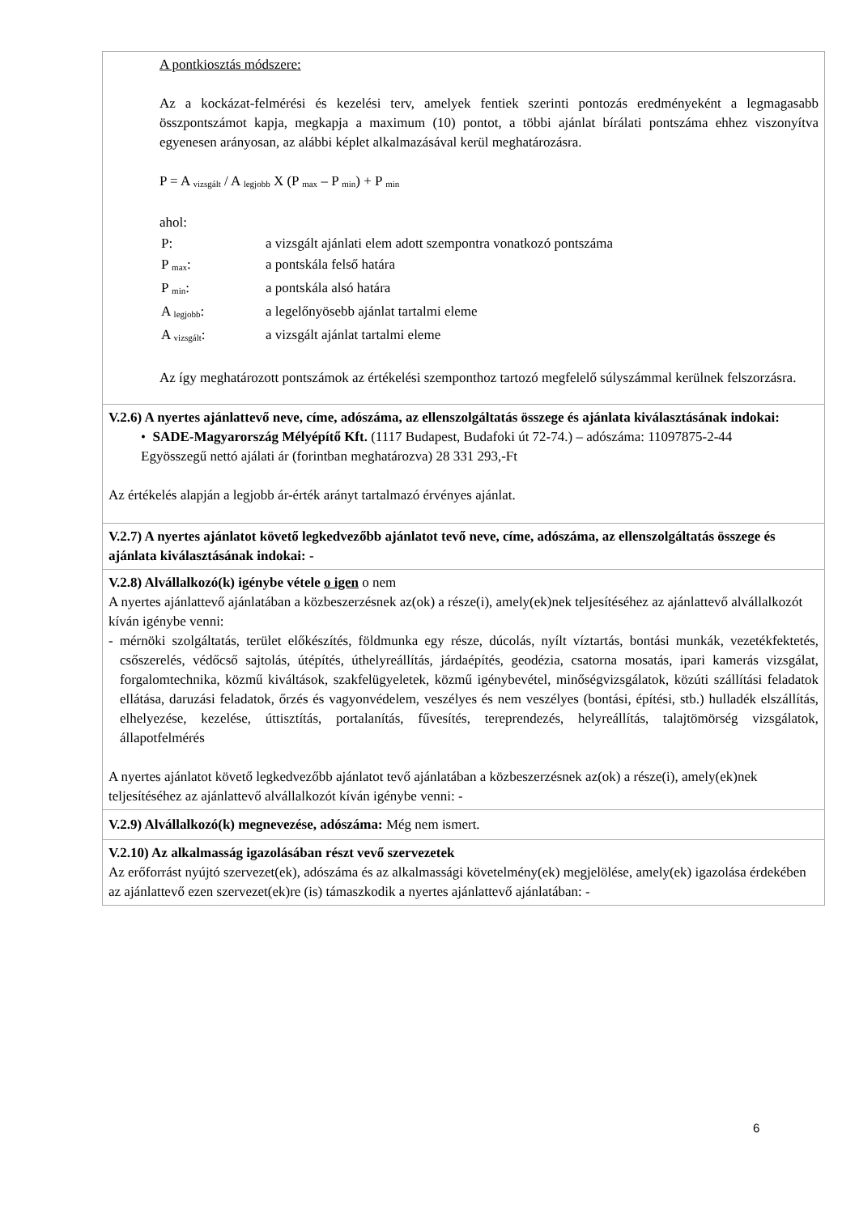| A pontkiosztás módszere: Az a kockázat-felmérési és kezelési terv, amelyek fentiek szerinti pontozás eredményeként a legmagasabb összpontszámot kapja, megkapja a maximum (10) pontot, a többi ajánlat bírálati pontszáma ehhez viszonyítva egyenesen arányosan, az alábbi képlet alkalmazásával kerül meghatározásra. P = A <sub>vizsgált</sub> / A <sub>legjobb</sub> X (P <sub>max</sub> – P <sub>min</sub>) + P <sub>min</sub> ahol: / P: / a vizsgált ajánlati elem adott szempontra vonatkozó pontszáma / / P <sub>max</sub>: / a pontskála felső határa / / P <sub>min</sub>: / a pontskála alsó határa / / A <sub>legjobb</sub>: / a legelőnyösebb ajánlat tartalmi eleme / / A <sub>vizsgált</sub>: / a vizsgált ajánlat tartalmi eleme / Az így meghatározott pontszámok az értékelési szemponthoz tartozó megfelelő súlyszámmal kerülnek felszorzásra. |
| V.2.6) A nyertes ajánlattevő neve, címe, adószáma, az ellenszolgáltatás összege és ajánlata kiválasztásának indokai: • SADE-Magyarország Mélyépítő Kft. (1117 Budapest, Budafoki út 72-74.) – adószáma: 11097875-2-44 Egyösszegű nettó ajálati ár (forintban meghatározva) 28 331 293,-Ft Az értékelés alapján a legjobb ár-érték arányt tartalmazó érvényes ajánlat. |
| V.2.7) A nyertes ajánlatot követő legkedvezőbb ajánlatot tevő neve, címe, adószáma, az ellenszolgáltatás összege és ajánlata kiválasztásának indokai: - |
| V.2.8) Alvállalkozó(k) igénybe vétele o igen o nem A nyertes ajánlattevő ajánlatában a közbeszerzésnek az(ok) a része(i), amely(ek)nek teljesítéséhez az ajánlattevő alvállalkozót kíván igénybe venni: - mérnöki szolgáltatás, terület előkészítés, földmunka egy része, dúcolás, nyílt víztartás, bontási munkák, vezetékfektetés, csőszerelés, védőcső sajtolás, útépítés, úthelyreállítás, járdaépítés, geodézia, csatorna mosatás, ipari kamerás vizsgálat, forgalomtechnika, közmű kiváltások, szakfelügyeletek, közmű igénybevétel, minőségvizsgálatok, közúti szállítási feladatok ellátása, daruzási feladatok, őrzés és vagyonvédelem, veszélyes és nem veszélyes (bontási, építési, stb.) hulladék elszállítás, elhelyezése, kezelése, úttisztítás, portalanítás, fűvesítés, tereprendezés, helyreállítás, talajtömörség vizsgálatok, állapotfelmérés A nyertes ajánlatot követő legkedvezőbb ajánlatot tevő ajánlatában a közbeszerzésnek az(ok) a része(i), amely(ek)nek teljesítéséhez az ajánlattevő alvállalkozót kíván igénybe venni: - |
| V.2.9) Alvállalkozó(k) megnevezése, adószáma: Még nem ismert. |
| V.2.10) Az alkalmasság igazolásában részt vevő szervezetek Az erőforrást nyújtó szervezet(ek), adószáma és az alkalmassági követelmény(ek) megjelölése, amely(ek) igazolása érdekében az ajánlattevő ezen szervezet(ek)re (is) támaszkodik a nyertes ajánlattevő ajánlatában: - |
6